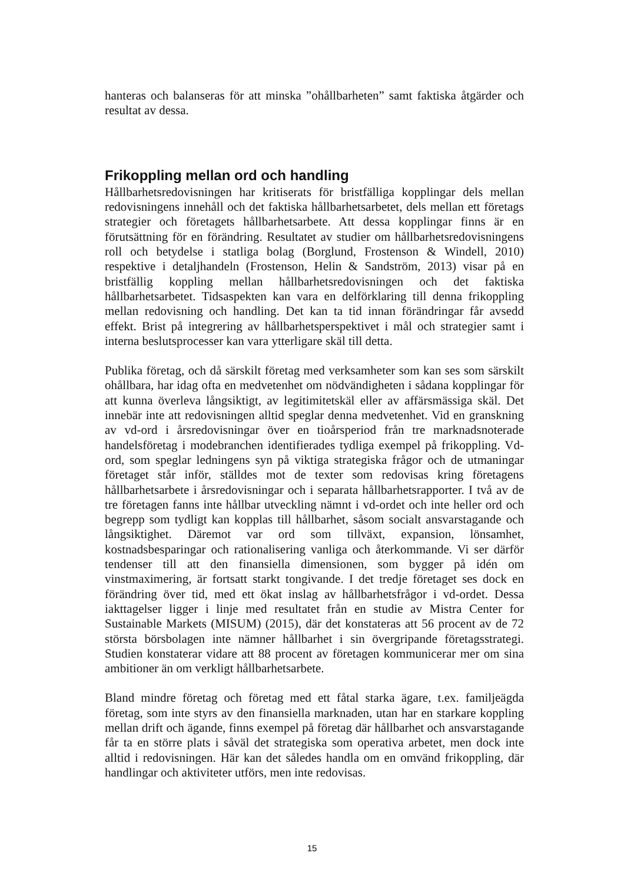hanteras och balanseras för att minska ”ohållbarheten” samt faktiska åtgärder och resultat av dessa.
Frikoppling mellan ord och handling
Hållbarhetsredovisningen har kritiserats för bristfälliga kopplingar dels mellan redovisningens innehåll och det faktiska hållbarhetsarbetet, dels mellan ett företags strategier och företagets hållbarhetsarbete. Att dessa kopplingar finns är en förutsättning för en förändring. Resultatet av studier om hållbarhetsredovisningens roll och betydelse i statliga bolag (Borglund, Frostenson & Windell, 2010) respektive i detaljhandeln (Frostenson, Helin & Sandström, 2013) visar på en bristfällig koppling mellan hållbarhetsredovisningen och det faktiska hållbarhetsarbetet. Tidsaspekten kan vara en delförklaring till denna frikoppling mellan redovisning och handling. Det kan ta tid innan förändringar får avsedd effekt. Brist på integrering av hållbarhetsperspektivet i mål och strategier samt i interna beslutsprocesser kan vara ytterligare skäl till detta.
Publika företag, och då särskilt företag med verksamheter som kan ses som särskilt ohållbara, har idag ofta en medvetenhet om nödvändigheten i sådana kopplingar för att kunna överleva långsiktigt, av legitimitetskäl eller av affärsmässiga skäl. Det innebär inte att redovisningen alltid speglar denna medvetenhet. Vid en granskning av vd-ord i årsredovisningar över en tioårsperiod från tre marknadsnoterade handelsföretag i modebranchen identifierades tydliga exempel på frikoppling. Vd-ord, som speglar ledningens syn på viktiga strategiska frågor och de utmaningar företaget står inför, ställdes mot de texter som redovisas kring företagens hållbarhetsarbete i årsredovisningar och i separata hållbarhetsrapporter. I två av de tre företagen fanns inte hållbar utveckling nämnt i vd-ordet och inte heller ord och begrepp som tydligt kan kopplas till hållbarhet, såsom socialt ansvarstagande och långsiktighet. Däremot var ord som tillväxt, expansion, lönsamhet, kostnadsbesparingar och rationalisering vanliga och återkommande. Vi ser därför tendenser till att den finansiella dimensionen, som bygger på idén om vinstmaximering, är fortsatt starkt tongivande. I det tredje företaget ses dock en förändring över tid, med ett ökat inslag av hållbarhetsfrågor i vd-ordet. Dessa iakttagelser ligger i linje med resultatet från en studie av Mistra Center for Sustainable Markets (MISUM) (2015), där det konstateras att 56 procent av de 72 största börsbolagen inte nämner hållbarhet i sin övergripande företagsstrategi. Studien konstaterar vidare att 88 procent av företagen kommunicerar mer om sina ambitioner än om verkligt hållbarhetsarbete.
Bland mindre företag och företag med ett fåtal starka ägare, t.ex. familjeägda företag, som inte styrs av den finansiella marknaden, utan har en starkare koppling mellan drift och ägande, finns exempel på företag där hållbarhet och ansvarstagande får ta en större plats i såväl det strategiska som operativa arbetet, men dock inte alltid i redovisningen. Här kan det således handla om en omvänd frikoppling, där handlingar och aktiviteter utförs, men inte redovisas.
15